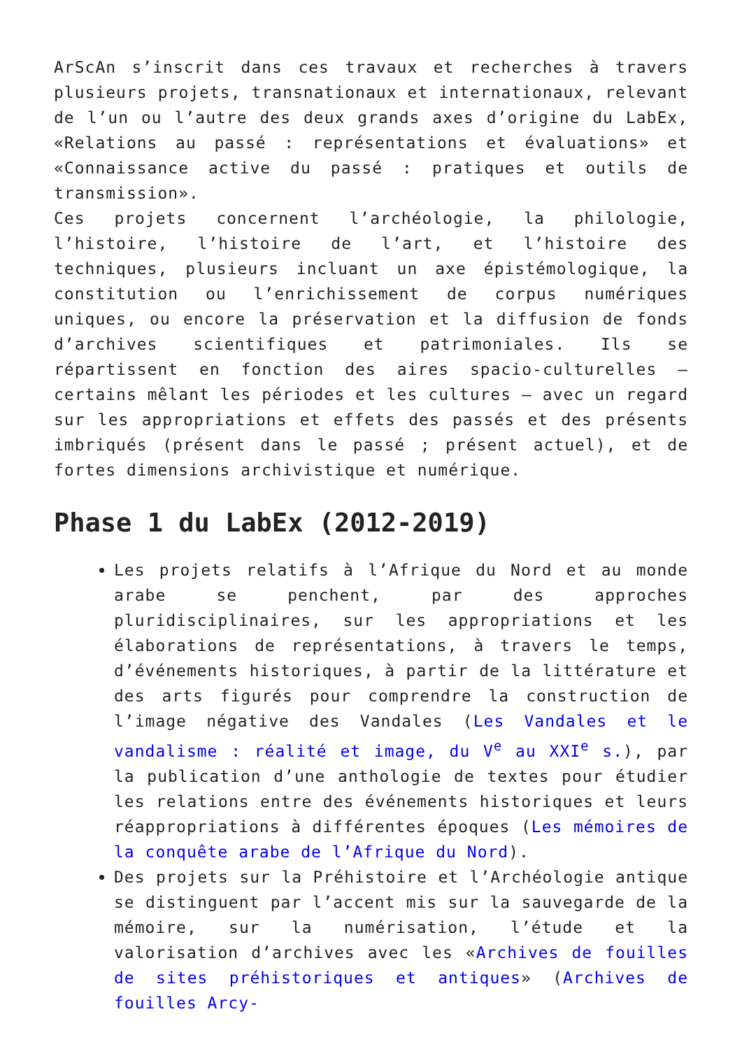ArScAn s’inscrit dans ces travaux et recherches à travers plusieurs projets, transnationaux et internationaux, relevant de l’un ou l’autre des deux grands axes d’origine du LabEx, «Relations au passé : représentations et évaluations» et «Connaissance active du passé : pratiques et outils de transmission».
Ces projets concernent l’archéologie, la philologie, l’histoire, l’histoire de l’art, et l’histoire des techniques, plusieurs incluant un axe épistémologique, la constitution ou l’enrichissement de corpus numériques uniques, ou encore la préservation et la diffusion de fonds d’archives scientifiques et patrimoniales. Ils se répartissent en fonction des aires spacio-culturelles – certains mêlant les périodes et les cultures – avec un regard sur les appropriations et effets des passés et des présents imbriqués (présent dans le passé ; présent actuel), et de fortes dimensions archivistique et numérique.
Phase 1 du LabEx (2012-2019)
Les projets relatifs à l’Afrique du Nord et au monde arabe se penchent, par des approches pluridisciplinaires, sur les appropriations et les élaborations de représentations, à travers le temps, d’événements historiques, à partir de la littérature et des arts figurés pour comprendre la construction de l’image négative des Vandales (Les Vandales et le vandalisme : réalité et image, du V<sup>e</sup> au XXI<sup>e</sup> s.), par la publication d’une anthologie de textes pour étudier les relations entre des événements historiques et leurs réappropriations à différentes époques (Les mémoires de la conquête arabe de l’Afrique du Nord).
Des projets sur la Préhistoire et l’Archéologie antique se distinguent par l’accent mis sur la sauvegarde de la mémoire, sur la numérisation, l’étude et la valorisation d’archives avec les «Archives de fouilles de sites préhistoriques et antiques» (Archives de fouilles Arcy-